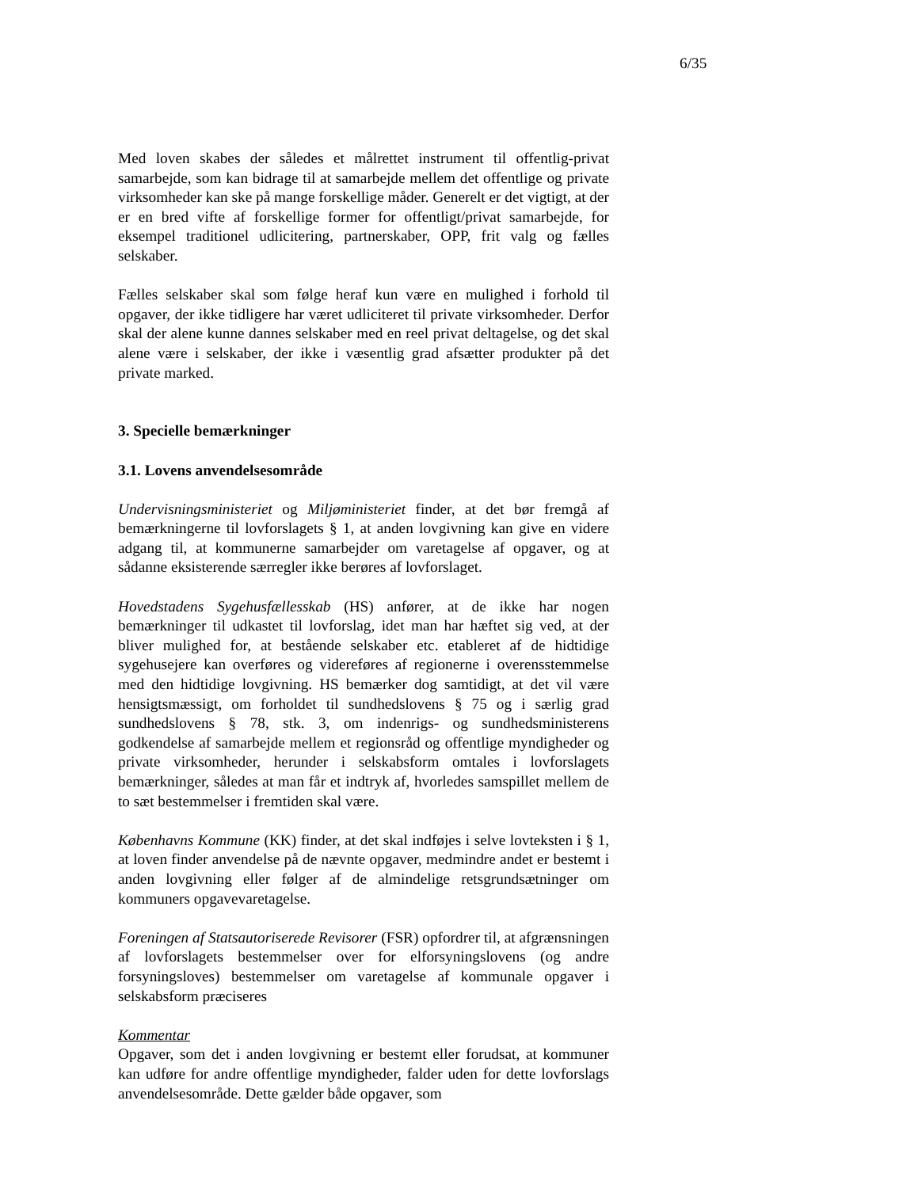6/35
Med loven skabes der således et målrettet instrument til offentlig-privat samarbejde, som kan bidrage til at samarbejde mellem det offentlige og private virksomheder kan ske på mange forskellige måder. Generelt er det vigtigt, at der er en bred vifte af forskellige former for offentligt/privat samarbejde, for eksempel traditionel udlicitering, partnerskaber, OPP, frit valg og fælles selskaber.
Fælles selskaber skal som følge heraf kun være en mulighed i forhold til opgaver, der ikke tidligere har været udliciteret til private virksomheder. Derfor skal der alene kunne dannes selskaber med en reel privat deltagelse, og det skal alene være i selskaber, der ikke i væsentlig grad afsætter produkter på det private marked.
3. Specielle bemærkninger
3.1. Lovens anvendelsesområde
Undervisningsministeriet og Miljøministeriet finder, at det bør fremgå af bemærkningerne til lovforslagets § 1, at anden lovgivning kan give en videre adgang til, at kommunerne samarbejder om varetagelse af opgaver, og at sådanne eksisterende særregler ikke berøres af lovforslaget.
Hovedstadens Sygehusfællesskab (HS) anfører, at de ikke har nogen bemærkninger til udkastet til lovforslag, idet man har hæftet sig ved, at der bliver mulighed for, at bestående selskaber etc. etableret af de hidtidige sygehusejere kan overføres og videreføres af regionerne i overensstemmelse med den hidtidige lovgivning. HS bemærker dog samtidigt, at det vil være hensigtsmæssigt, om forholdet til sundhedslovens § 75 og i særlig grad sundhedslovens § 78, stk. 3, om indenrigs- og sundhedsministerens godkendelse af samarbejde mellem et regionsråd og offentlige myndigheder og private virksomheder, herunder i selskabsform omtales i lovforslagets bemærkninger, således at man får et indtryk af, hvorledes samspillet mellem de to sæt bestemmelser i fremtiden skal være.
Københavns Kommune (KK) finder, at det skal indføjes i selve lovteksten i § 1, at loven finder anvendelse på de nævnte opgaver, medmindre andet er bestemt i anden lovgivning eller følger af de almindelige retsgrundsætninger om kommuners opgavevaretagelse.
Foreningen af Statsautoriserede Revisorer (FSR) opfordrer til, at afgrænsningen af lovforslagets bestemmelser over for elforsyningslovens (og andre forsyningsloves) bestemmelser om varetagelse af kommunale opgaver i selskabsform præciseres
Kommentar
Opgaver, som det i anden lovgivning er bestemt eller forudsat, at kommuner kan udføre for andre offentlige myndigheder, falder uden for dette lovforslags anvendelsesområde. Dette gælder både opgaver, som